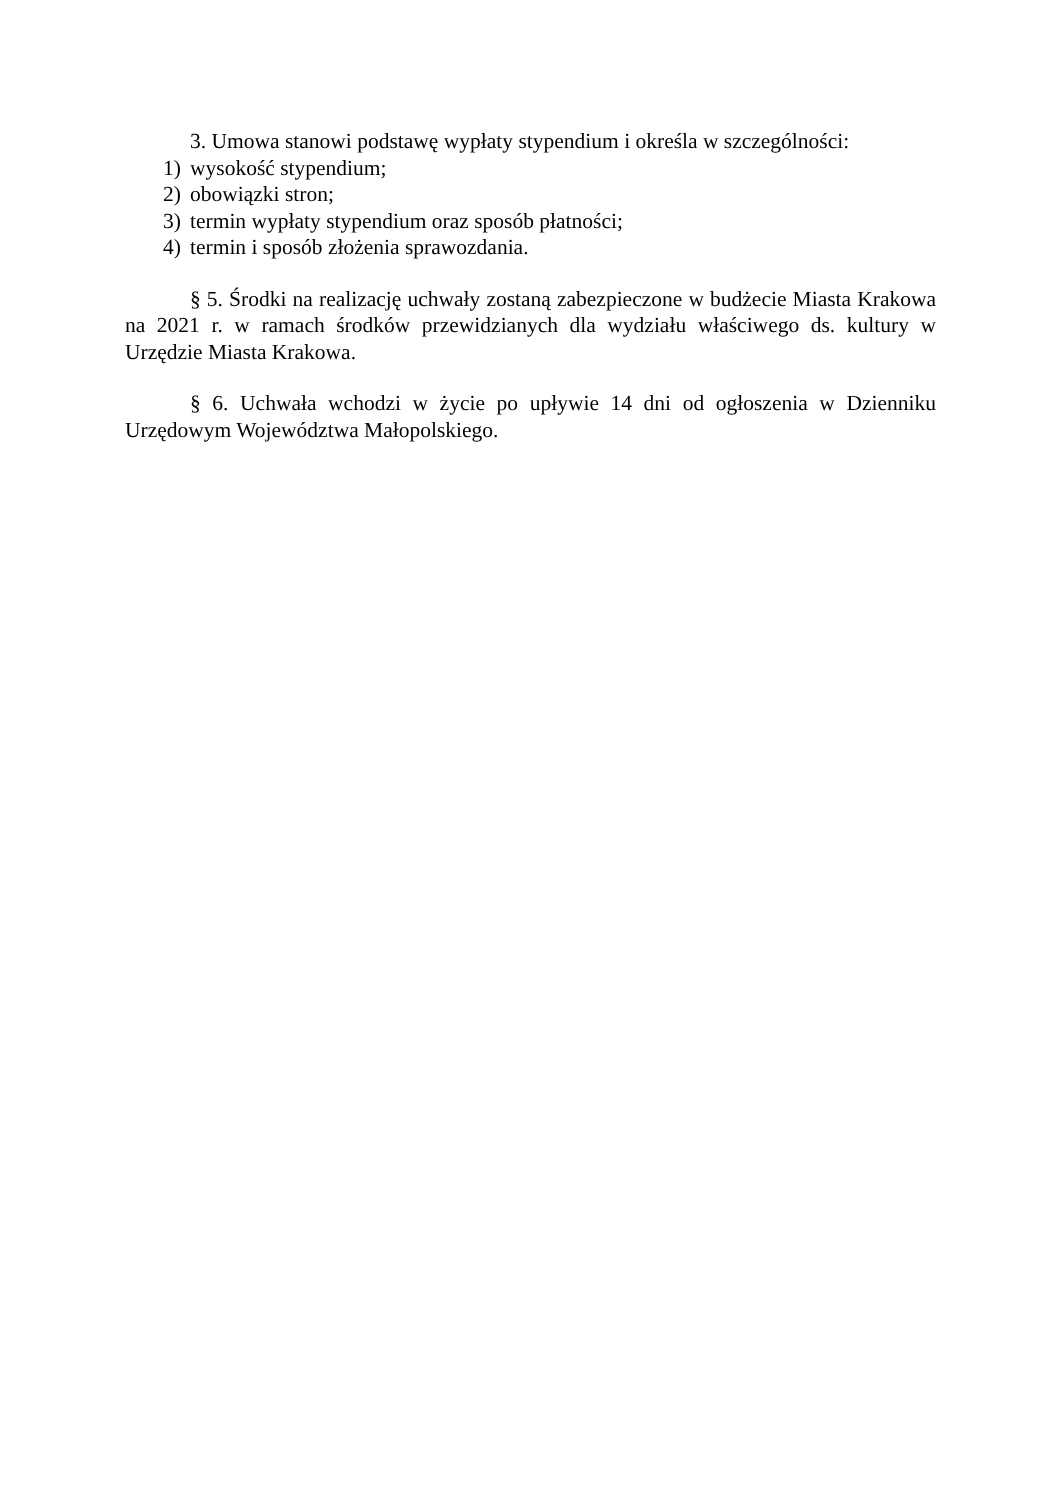3. Umowa stanowi podstawę wypłaty stypendium i określa w szczególności:
1) wysokość stypendium;
2) obowiązki stron;
3) termin wypłaty stypendium oraz sposób płatności;
4) termin i sposób złożenia sprawozdania.
§ 5. Środki na realizację uchwały zostaną zabezpieczone w budżecie Miasta Krakowa na 2021 r. w ramach środków przewidzianych dla wydziału właściwego ds. kultury w Urzędzie Miasta Krakowa.
§ 6. Uchwała wchodzi w życie po upływie 14 dni od ogłoszenia w Dzienniku Urzędowym Województwa Małopolskiego.